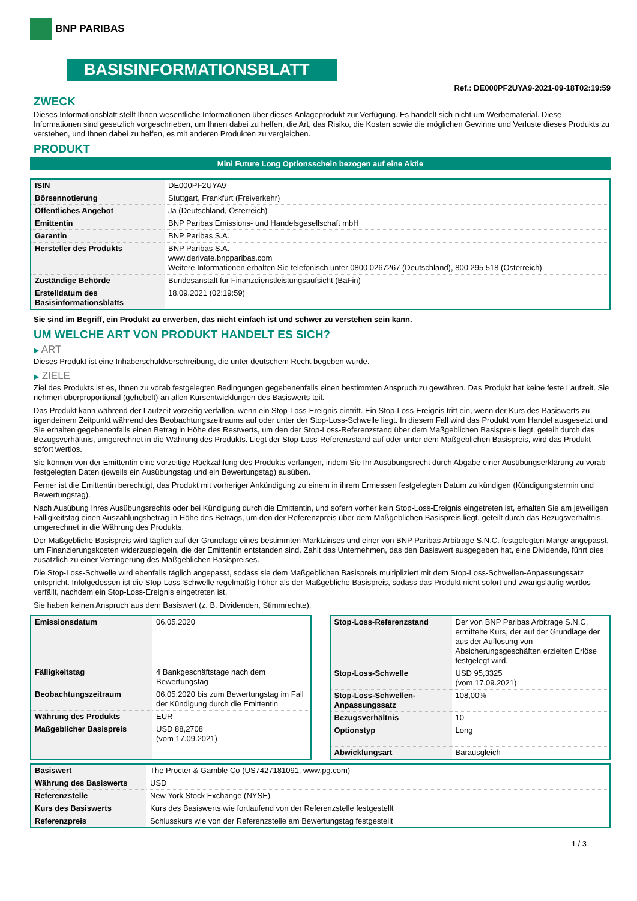BNP PARIBAS
BASISINFORMATIONSBLATT
Ref.: DE000PF2UYA9-2021-09-18T02:19:59
ZWECK
Dieses Informationsblatt stellt Ihnen wesentliche Informationen über dieses Anlageprodukt zur Verfügung. Es handelt sich nicht um Werbematerial. Diese Informationen sind gesetzlich vorgeschrieben, um Ihnen dabei zu helfen, die Art, das Risiko, die Kosten sowie die möglichen Gewinne und Verluste dieses Produkts zu verstehen, und Ihnen dabei zu helfen, es mit anderen Produkten zu vergleichen.
PRODUKT
Mini Future Long Optionsschein bezogen auf eine Aktie
| ISIN | DE000PF2UYA9 |
| Börsennotierung | Stuttgart, Frankfurt (Freiverkehr) |
| Öffentliches Angebot | Ja (Deutschland, Österreich) |
| Emittentin | BNP Paribas Emissions- und Handelsgesellschaft mbH |
| Garantin | BNP Paribas S.A. |
| Hersteller des Produkts | BNP Paribas S.A. www.derivate.bnpparibas.com Weitere Informationen erhalten Sie telefonisch unter 0800 0267267 (Deutschland), 800 295 518 (Österreich) |
| Zuständige Behörde | Bundesanstalt für Finanzdienstleistungsaufsicht (BaFin) |
| Erstelldatum des Basisinformationsblatts | 18.09.2021 (02:19:59) |
Sie sind im Begriff, ein Produkt zu erwerben, das nicht einfach ist und schwer zu verstehen sein kann.
UM WELCHE ART VON PRODUKT HANDELT ES SICH?
▶ ART
Dieses Produkt ist eine Inhaberschuldverschreibung, die unter deutschem Recht begeben wurde.
▶ ZIELE
Ziel des Produkts ist es, Ihnen zu vorab festgelegten Bedingungen gegebenenfalls einen bestimmten Anspruch zu gewähren. Das Produkt hat keine feste Laufzeit. Sie nehmen überproportional (gehebelt) an allen Kursentwicklungen des Basiswerts teil.
Das Produkt kann während der Laufzeit vorzeitig verfallen, wenn ein Stop-Loss-Ereignis eintritt. Ein Stop-Loss-Ereignis tritt ein, wenn der Kurs des Basiswerts zu irgendeinem Zeitpunkt während des Beobachtungszeitraums auf oder unter der Stop-Loss-Schwelle liegt. In diesem Fall wird das Produkt vom Handel ausgesetzt und Sie erhalten gegebenenfalls einen Betrag in Höhe des Restwerts, um den der Stop-Loss-Referenzstand über dem Maßgeblichen Basispreis liegt, geteilt durch das Bezugsverhältnis, umgerechnet in die Währung des Produkts. Liegt der Stop-Loss-Referenzstand auf oder unter dem Maßgeblichen Basispreis, wird das Produkt sofort wertlos.
Sie können von der Emittentin eine vorzeitige Rückzahlung des Produkts verlangen, indem Sie Ihr Ausübungsrecht durch Abgabe einer Ausübungserklärung zu vorab festgelegten Daten (jeweils ein Ausübungstag und ein Bewertungstag) ausüben.
Ferner ist die Emittentin berechtigt, das Produkt mit vorheriger Ankündigung zu einem in ihrem Ermessen festgelegten Datum zu kündigen (Kündigungstermin und Bewertungstag).
Nach Ausübung Ihres Ausübungsrechts oder bei Kündigung durch die Emittentin, und sofern vorher kein Stop-Loss-Ereignis eingetreten ist, erhalten Sie am jeweiligen Fälligkeitstag einen Auszahlungsbetrag in Höhe des Betrags, um den der Referenzpreis über dem Maßgeblichen Basispreis liegt, geteilt durch das Bezugsverhältnis, umgerechnet in die Währung des Produkts.
Der Maßgebliche Basispreis wird täglich auf der Grundlage eines bestimmten Marktzinses und einer von BNP Paribas Arbitrage S.N.C. festgelegten Marge angepasst, um Finanzierungskosten widerzuspiegeln, die der Emittentin entstanden sind. Zahlt das Unternehmen, das den Basiswert ausgegeben hat, eine Dividende, führt dies zusätzlich zu einer Verringerung des Maßgeblichen Basispreises.
Die Stop-Loss-Schwelle wird ebenfalls täglich angepasst, sodass sie dem Maßgeblichen Basispreis multipliziert mit dem Stop-Loss-Schwellen-Anpassungssatz entspricht. Infolgedessen ist die Stop-Loss-Schwelle regelmäßig höher als der Maßgebliche Basispreis, sodass das Produkt nicht sofort und zwangsläufig wertlos verfällt, nachdem ein Stop-Loss-Ereignis eingetreten ist.
Sie haben keinen Anspruch aus dem Basiswert (z. B. Dividenden, Stimmrechte).
| Emissionsdatum | 06.05.2020 |
| Fälligkeitstag | 4 Bankgeschäftstage nach dem Bewertungstag |
| Beobachtungszeitraum | 06.05.2020 bis zum Bewertungstag im Fall der Kündigung durch die Emittentin |
| Währung des Produkts | EUR |
| Maßgeblicher Basispreis | USD 88,2708 (vom 17.09.2021) |
| Stop-Loss-Referenzstand | Der von BNP Paribas Arbitrage S.N.C. ermittelte Kurs, der auf der Grundlage der aus der Auflösung von Absicherungsgeschäften erzielten Erlöse festgelegt wird. |
| Stop-Loss-Schwelle | USD 95,3325 (vom 17.09.2021) |
| Stop-Loss-Schwellen-Anpassungssatz | 108,00% |
| Bezugsverhältnis | 10 |
| Optionstyp | Long |
| Abwicklungsart | Barausgleich |
| Basiswert | The Procter & Gamble Co (US7427181091, www.pg.com) |
| Währung des Basiswerts | USD |
| Referenzstelle | New York Stock Exchange (NYSE) |
| Kurs des Basiswerts | Kurs des Basiswerts wie fortlaufend von der Referenzstelle festgestellt |
| Referenzpreis | Schlusskurs wie von der Referenzstelle am Bewertungstag festgestellt |
1 / 3